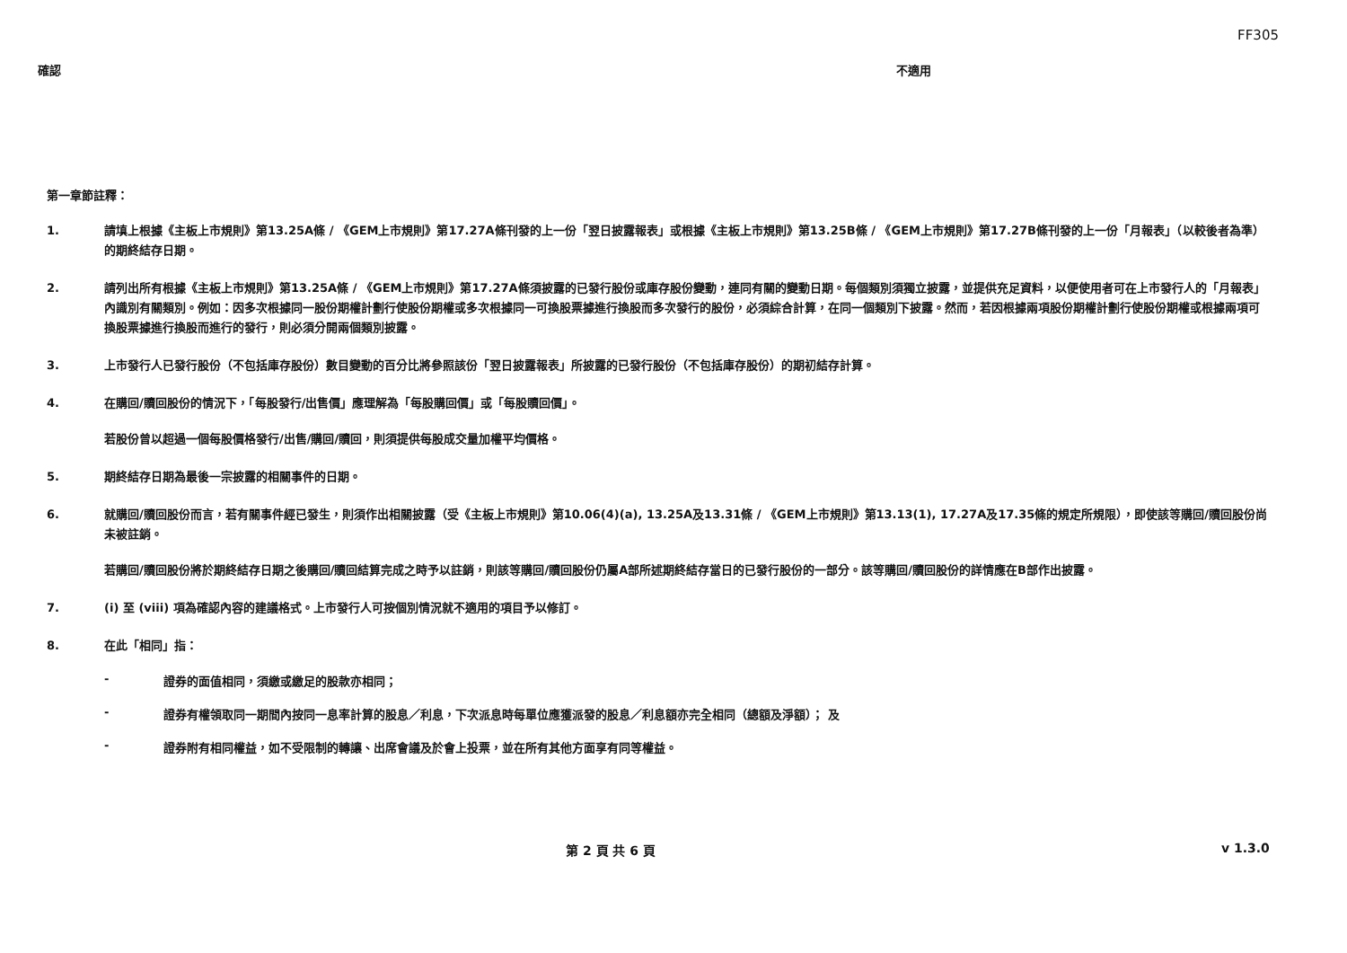FF305
確認 不適用
第一章節註釋：
1. 請填上根據《主板上市規則》第13.25A條 / 《GEM上市規則》第17.27A條刊發的上一份「翌日披露報表」或根據《主板上市規則》第13.25B條 / 《GEM上市規則》第17.27B條刊發的上一份「月報表」（以較後者為準）的期終結存日期。
2. 請列出所有根據《主板上市規則》第13.25A條 / 《GEM上市規則》第17.27A條須披露的已發行股份或庫存股份變動，連同有關的變動日期。每個類別須獨立披露，並提供充足資料，以便使用者可在上市發行人的「月報表」內識別有關類別。例如：因多次根據同一股份期權計劃行使股份期權或多次根據同一可換股票據進行換股而多次發行的股份，必須綜合計算，在同一個類別下披露。然而，若因根據兩項股份期權計劃行使股份期權或根據兩項可換股票據進行換股而進行的發行，則必須分開兩個類別披露。
3. 上市發行人已發行股份（不包括庫存股份）數目變動的百分比將參照該份「翌日披露報表」所披露的已發行股份（不包括庫存股份）的期初結存計算。
4. 在購回/贖回股份的情況下，「每股發行/出售價」應理解為「每股購回價」或「每股贖回價」。
若股份曾以超過一個每股價格發行/出售/購回/贖回，則須提供每股成交量加權平均價格。
5. 期終結存日期為最後一宗披露的相關事件的日期。
6. 就購回/贖回股份而言，若有關事件經已發生，則須作出相關披露（受《主板上市規則》第10.06(4)(a), 13.25A及13.31條 / 《GEM上市規則》第13.13(1), 17.27A及17.35條的規定所規限），即使該等購回/贖回股份尚未被註銷。
若購回/贖回股份將於期終結存日期之後購回/贖回結算完成之時予以註銷，則該等購回/贖回股份仍屬A部所述期終結存當日的已發行股份的一部分。該等購回/贖回股份的詳情應在B部作出披露。
7. (i) 至 (viii) 項為確認內容的建議格式。上市發行人可按個別情況就不適用的項目予以修訂。
8. 在此「相同」指：
- 證券的面值相同，須繳或繳足的股款亦相同；
- 證券有權領取同一期間內按同一息率計算的股息／利息，下次派息時每單位應獲派發的股息／利息額亦完全相同（總額及淨額）； 及
- 證券附有相同權益，如不受限制的轉讓、出席會議及於會上投票，並在所有其他方面享有同等權益。
第 2 頁 共 6 頁 v 1.3.0